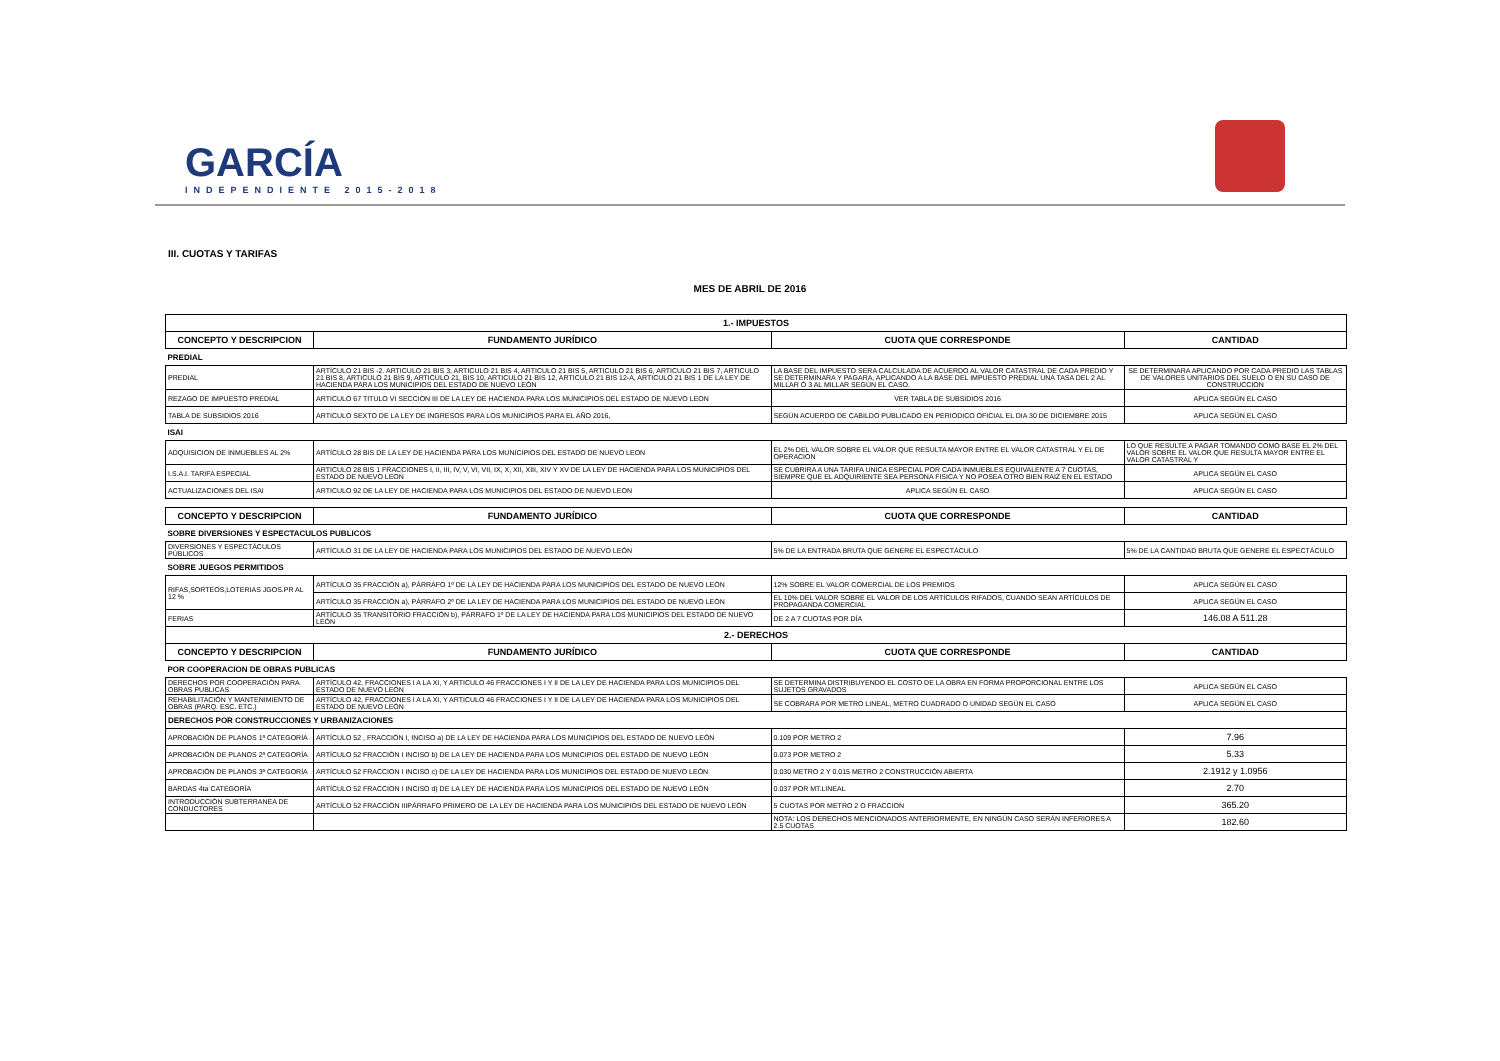GARCÍA
INDEPENDIENTE 2015-2018
III. CUOTAS Y TARIFAS
MES DE ABRIL DE 2016
| 1.- IMPUESTOS | | | |
| CONCEPTO Y DESCRIPCION | FUNDAMENTO JURÍDICO | CUOTA QUE CORRESPONDE | CANTIDAD |
| PREDIAL | | | |
| PREDIAL | ARTÍCULO 21 BIS -2. ARTICULO 21 BIS 3, ARTICULO 21 BIS 4, ARTICULO 21 BIS 5, ARTICULO 21 BIS 6, ARTICULO 21 BIS 7, ARTICULO 21 BIS 8, ARTICULO 21 BIS 9, ARTICULO 21, BIS 10, ARTICULO 21 BIS 12, ARTICULO 21 BIS 12-A, ARTICULO 21 BIS 1 DE LA LEY DE HACIENDA PARA LOS MUNICIPIOS DEL ESTADO DE NUEVO LEÓN | LA BASE DEL IMPUESTO SERA CALCULADA DE ACUERDO AL VALOR CATASTRAL DE CADA PREDIO Y SE DETERMINARA Y PAGARA, APLICANDO A LA BASE DEL IMPUESTO PREDIAL UNA TASA DEL 2 AL MILLAR Ó 3 AL MILLAR SEGÚN EL CASO. | SE DETERMINARA APLICANDO POR CADA PREDIO LAS TABLAS DE VALORES UNITARIOS DEL SUELO O EN SU CASO DE CONSTRUCCION |
| REZAGO DE IMPUESTO PREDIAL | ARTICULO 67 TITULO VI SECCION III DE LA LEY DE HACIENDA PARA LOS MUNICIPIOS DEL ESTADO DE NUEVO LEON | VER TABLA DE SUBSIDIOS 2016 | APLICA SEGÚN EL CASO |
| TABLA DE SUBSIDIOS 2016 | ARTICULO SEXTO DE LA LEY DE INGRESOS PARA LOS MUNICIPIOS PARA EL AÑO 2016, | SEGÚN ACUERDO DE CABILDO PUBLICADO EN PERIODICO OFICIAL EL DIA 30 DE DICIEMBRE 2015 | APLICA SEGÚN EL CASO |
| ISAI | | | |
| ADQUISICION DE INMUEBLES AL 2% | ARTÍCULO 28 BIS DE LA LEY DE HACIENDA PARA LOS MUNICIPIOS DEL ESTADO DE NUEVO LEON | EL 2% DEL VALOR SOBRE EL VALOR QUE RESULTA MAYOR ENTRE EL VALOR CATASTRAL Y EL DE OPERACION | LO QUE RESULTE A PAGAR TOMANDO COMO BASE EL 2% DEL VALOR SOBRE EL VALOR QUE RESULTA MAYOR ENTRE EL VALOR CATASTRAL Y |
| I.S.A.I. TARIFA ESPECIAL | ARTICULO 28 BIS 1 FRACCIONES I, II, III, IV, V, VI, VII, IX, X, XII, XIII, XIV Y XV DE LA LEY DE HACIENDA PARA LOS MUNICIPIOS DEL ESTADO DE NUEVO LEON | SE CUBRIRA A UNA TARIFA UNICA ESPECIAL POR CADA INMUEBLES EQUIVALENTE A 7 CUOTAS, SIEMPRE QUE EL ADQUIRIENTE SEA PERSONA FISICA Y NO POSEA OTRO BIEN RAIZ EN EL ESTADO | APLICA SEGÚN EL CASO |
| ACTUALIZACIONES DEL ISAI | ARTICULO 92 DE LA LEY DE HACIENDA PARA LOS MUNICIPIOS DEL ESTADO DE NUEVO LEON | APLICA SEGÚN EL CASO | APLICA SEGÚN EL CASO |
| CONCEPTO Y DESCRIPCION | FUNDAMENTO JURÍDICO | CUOTA QUE CORRESPONDE | CANTIDAD |
| SOBRE DIVERSIONES Y ESPECTACULOS PUBLICOS | | | |
| DIVERSIONES Y ESPECTÁCULOS PÚBLICOS | ARTÍCULO 31 DE LA LEY DE HACIENDA PARA LOS MUNICIPIOS DEL ESTADO DE NUEVO LEÓN | 5% DE LA ENTRADA BRUTA QUE GENERE EL ESPECTÁCULO | 5% DE LA CANTIDAD BRUTA QUE GENERE EL ESPECTÁCULO |
| SOBRE JUEGOS PERMITIDOS | | | |
| RIFAS,SORTEOS,LOTERIAS JGOS.PR AL 12 % | ARTÍCULO 35 FRACCIÓN a), PÁRRAFO 1º DE LA LEY DE HACIENDA PARA LOS MUNICIPIOS DEL ESTADO DE NUEVO LEÓN | 12% SOBRE EL VALOR COMERCIAL DE LOS PREMIOS | APLICA SEGÚN EL CASO |
| | ARTÍCULO 35 FRACCIÓN a), PÁRRAFO 2º DE LA LEY DE HACIENDA PARA LOS MUNICIPIOS DEL ESTADO DE NUEVO LEÓN | EL 10% DEL VALOR SOBRE EL VALOR DE LOS ARTÍCULOS RIFADOS, CUANDO SEAN ARTÍCULOS DE PROPAGANDA COMERCIAL | APLICA SEGÚN EL CASO |
| FERIAS | ARTÍCULO 35 TRANSITORIO FRACCIÓN b), PÁRRAFO 1º DE LA LEY DE HACIENDA PARA LOS MUNICIPIOS DEL ESTADO DE NUEVO LEÓN | DE 2 A 7 CUOTAS POR DÍA | 146.08 A 511.28 |
| 2.- DERECHOS | | | |
| CONCEPTO Y DESCRIPCION | FUNDAMENTO JURÍDICO | CUOTA QUE CORRESPONDE | CANTIDAD |
| POR COOPERACION DE OBRAS PUBLICAS | | | |
| DERECHOS POR COOPERACIÓN PARA OBRAS PUBLICAS | ARTÍCULO 42, FRACCIONES I A LA XI, Y ARTICULO 46 FRACCIONES I Y II DE LA LEY DE HACIENDA PARA LOS MUNICIPIOS DEL ESTADO DE NUEVO LEÓN | SE DETERMINA DISTRIBUYENDO EL COSTO DE LA OBRA EN FORMA PROPORCIONAL ENTRE LOS SUJETOS GRAVADOS | APLICA SEGÚN EL CASO |
| REHABILITACIÓN Y MANTENIMIENTO DE OBRAS (PARQ. ESC. ETC.) | ARTÍCULO 42, FRACCIONES I A LA XI, Y ARTICULO 46 FRACCIONES I Y II DE LA LEY DE HACIENDA PARA LOS MUNICIPIOS DEL ESTADO DE NUEVO LEÓN | SE COBRARA POR METRO LINEAL, METRO CUADRADO O UNIDAD SEGÚN EL CASO | APLICA SEGÚN EL CASO |
| DERECHOS POR CONSTRUCCIONES Y URBANIZACIONES | | | |
| APROBACIÓN DE PLANOS 1ª CATEGORÍA | ARTÍCULO 52 , FRACCIÓN I, INCISO a) DE LA LEY DE HACIENDA PARA LOS MUNICIPIOS DEL ESTADO DE NUEVO LEÓN | 0.109 POR METRO 2 | 7.96 |
| APROBACIÓN DE PLANOS 2ª CATEGORÍA | ARTÍCULO 52 FRACCIÓN I INCISO b) DE LA LEY DE HACIENDA PARA LOS MUNICIPIOS DEL ESTADO DE NUEVO LEÓN | 0.073 POR METRO 2 | 5.33 |
| APROBACIÓN DE PLANOS 3ª CATEGORÍA | ARTÍCULO 52 FRACCION I INCISO c) DE LA LEY DE HACIENDA PARA LOS MUNICIPIOS DEL ESTADO DE NUEVO LEÓN | 0.030 METRO 2 Y 0.015 METRO 2 CONSTRUCCIÓN ABIERTA | 2.1912 y 1.0956 |
| BARDAS 4ta CATEGORÍA | ARTÍCULO 52 FRACCION I INCISO d) DE LA LEY DE HACIENDA PARA LOS MUNICIPIOS DEL ESTADO DE NUEVO LEÓN | 0.037 POR MT.LINEAL | 2.70 |
| INTRODUCCIÓN SUBTERRANEA DE CONDUCTORES | ARTÍCULO 52 FRACCIÓN IIIPÁRRAFO PRIMERO DE LA LEY DE HACIENDA PARA LOS MUNICIPIOS DEL ESTADO DE NUEVO LEÓN | 5 CUOTAS POR METRO 2 O FRACCION | 365.20 |
| | | NOTA: LOS DERECHOS MENCIONADOS ANTERIORMENTE, EN NINGÚN CASO SERÁN INFERIORES A 2.5 CUOTAS | 182.60 |